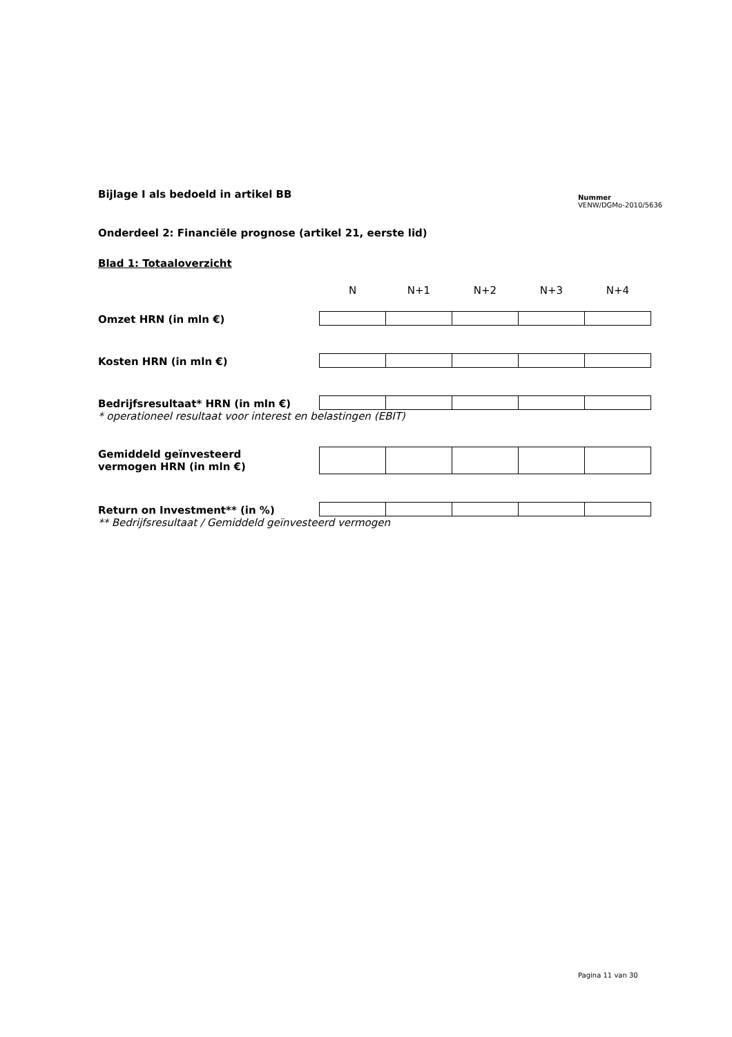Bijlage I als bedoeld in artikel BB
Nummer
VENW/DGMo-2010/5636
Onderdeel 2: Financiële prognose (artikel 21, eerste lid)
Blad 1: Totaaloverzicht
| | N | N+1 | N+2 | N+3 | N+4 |
| Omzet HRN (in mln €) | | | | | |
| Kosten HRN (in mln €) | | | | | |
| Bedrijfsresultaat* HRN (in mln €) | | | | | |
| * operationeel resultaat voor interest en belastingen (EBIT) | | | | | |
| Gemiddeld geïnvesteerd vermogen HRN (in mln €) | | | | | |
| Return on Investment** (in %) | | | | | |
| ** Bedrijfsresultaat / Gemiddeld geïnvesteerd vermogen | | | | | |
Pagina 11 van 30